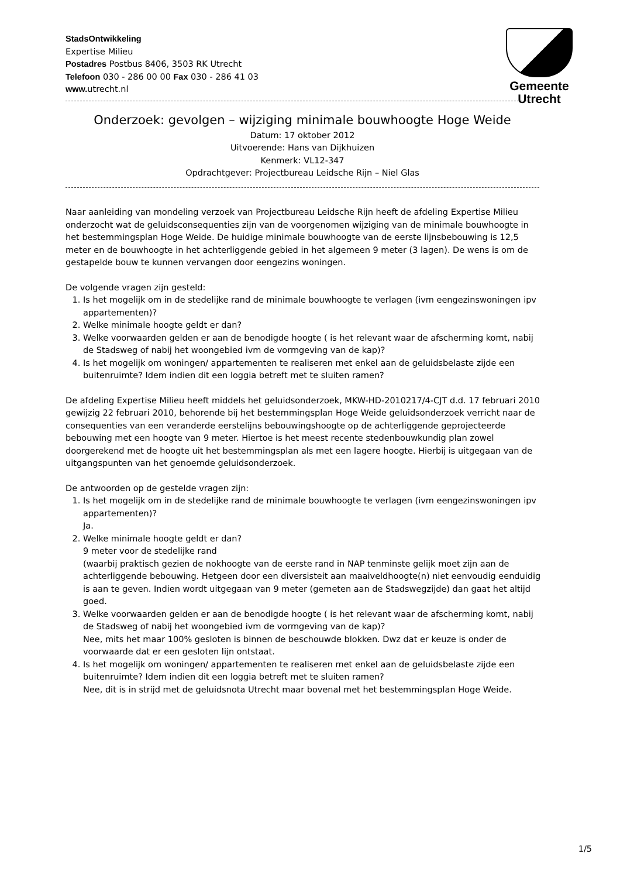StadsOntwikkeling
Expertise Milieu
Postadres Postbus 8406, 3503 RK Utrecht
Telefoon 030 - 286 00 00 Fax 030 - 286 41 03
www. utrecht.nl
Gemeente Utrecht
Onderzoek: gevolgen – wijziging minimale bouwhoogte Hoge Weide
Datum: 17 oktober 2012
Uitvoerende: Hans van Dijkhuizen
Kenmerk: VL12-347
Opdrachtgever: Projectbureau Leidsche Rijn – Niel Glas
Naar aanleiding van mondeling verzoek van Projectbureau Leidsche Rijn heeft de afdeling Expertise Milieu onderzocht wat de geluidsconsequenties zijn van de voorgenomen wijziging van de minimale bouwhoogte in het bestemmingsplan Hoge Weide. De huidige minimale bouwhoogte van de eerste lijnsbebouwing is 12,5 meter en de bouwhoogte in het achterliggende gebied in het algemeen 9 meter (3 lagen). De wens is om de gestapelde bouw te kunnen vervangen door eengezins woningen.
De volgende vragen zijn gesteld:
1. Is het mogelijk om in de stedelijke rand de minimale bouwhoogte te verlagen (ivm eengezinswoningen ipv appartementen)?
2. Welke minimale hoogte geldt er dan?
3. Welke voorwaarden gelden er aan de benodigde hoogte ( is het relevant waar de afscherming komt, nabij de Stadsweg of nabij het woongebied ivm de vormgeving van de kap)?
4. Is het mogelijk om woningen/ appartementen te realiseren met enkel aan de geluidsbelaste zijde een buitenruimte? Idem indien dit een loggia betreft met te sluiten ramen?
De afdeling Expertise Milieu heeft middels het geluidsonderzoek, MKW-HD-2010217/4-CJT d.d. 17 februari 2010 gewijzig 22 februari 2010, behorende bij het bestemmingsplan Hoge Weide geluidsonderzoek verricht naar de consequenties van een veranderde eerstelijns bebouwingshoogte op de achterliggende geprojecteerde bebouwing met een hoogte van 9 meter. Hiertoe is het meest recente stedenbouwkundig plan zowel doorgerekend met de hoogte uit het bestemmingsplan als met een lagere hoogte. Hierbij is uitgegaan van de uitgangspunten van het genoemde geluidsonderzoek.
De antwoorden op de gestelde vragen zijn:
1. Is het mogelijk om in de stedelijke rand de minimale bouwhoogte te verlagen (ivm eengezinswoningen ipv appartementen)?
Ja.
2. Welke minimale hoogte geldt er dan?
9 meter voor de stedelijke rand
(waarbij praktisch gezien de nokhoogte van de eerste rand in NAP tenminste gelijk moet zijn aan de achterliggende bebouwing. Hetgeen door een diversisteit aan maaiveldhoogte(n) niet eenvoudig eenduidig is aan te geven. Indien wordt uitgegaan van 9 meter (gemeten aan de Stadswegzijde) dan gaat het altijd goed.
3. Welke voorwaarden gelden er aan de benodigde hoogte ( is het relevant waar de afscherming komt, nabij de Stadsweg of nabij het woongebied ivm de vormgeving van de kap)?
Nee, mits het maar 100% gesloten is binnen de beschouwde blokken. Dwz dat er keuze is onder de voorwaarde dat er een gesloten lijn ontstaat.
4. Is het mogelijk om woningen/ appartementen te realiseren met enkel aan de geluidsbelaste zijde een buitenruimte? Idem indien dit een loggia betreft met te sluiten ramen?
Nee, dit is in strijd met de geluidsnota Utrecht maar bovenal met het bestemmingsplan Hoge Weide.
1/5